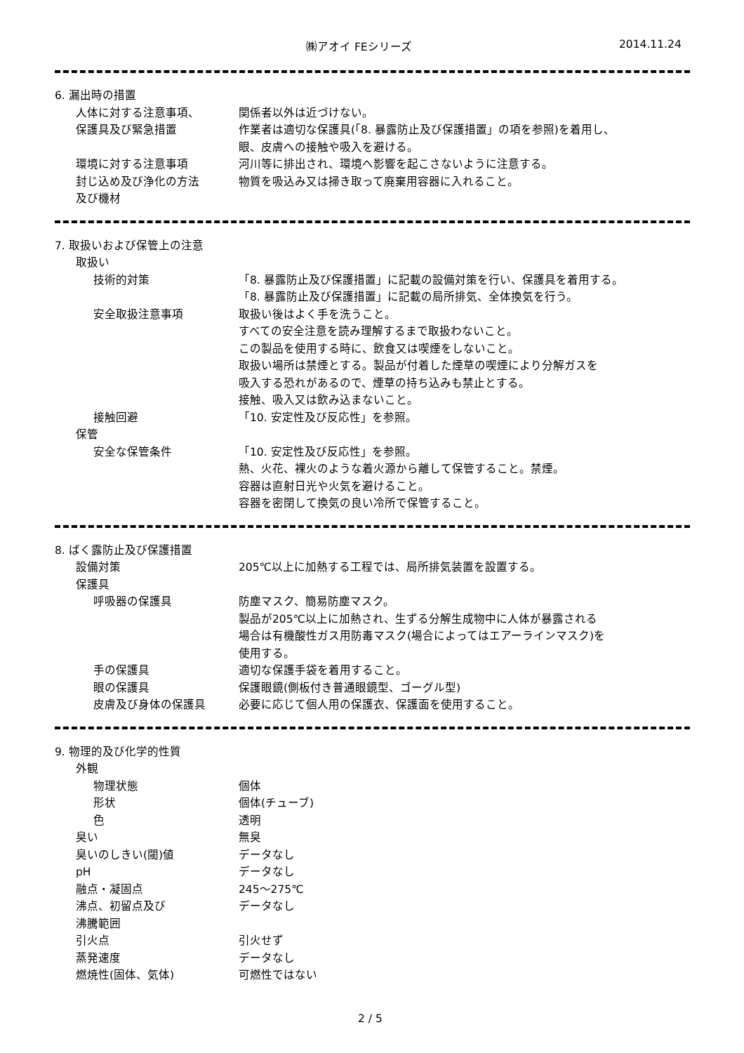㈱アオイ FEシリーズ 2014.11.24
6. 漏出時の措置
人体に対する注意事項、 関係者以外は近づけない。
保護具及び緊急措置 作業者は適切な保護具(「8. 暴露防止及び保護措置」の項を参照)を着用し、
眼、皮膚への接触や吸入を避ける。
環境に対する注意事項 河川等に排出され、環境へ影響を起こさないように注意する。
封じ込め及び浄化の方法
及び機材
物質を吸込み又は掃き取って廃棄用容器に入れること。
7. 取扱いおよび保管上の注意
取扱い
技術的対策 「8. 暴露防止及び保護措置」に記載の設備対策を行い、保護具を着用する。
「8. 暴露防止及び保護措置」に記載の局所排気、全体換気を行う。
安全取扱注意事項 取扱い後はよく手を洗うこと。
すべての安全注意を読み理解するまで取扱わないこと。
この製品を使用する時に、飲食又は喫煙をしないこと。
取扱い場所は禁煙とする。製品が付着した煙草の喫煙により分解ガスを
吸入する恐れがあるので、煙草の持ち込みも禁止とする。
接触、吸入又は飲み込まないこと。
接触回避 「10. 安定性及び反応性」を参照。
保管
安全な保管条件 「10. 安定性及び反応性」を参照。
熱、火花、裸火のような着火源から離して保管すること。禁煙。
容器は直射日光や火気を避けること。
容器を密閉して換気の良い冷所で保管すること。
8. ばく露防止及び保護措置
設備対策 205℃以上に加熱する工程では、局所排気装置を設置する。
保護具
呼吸器の保護具 防塵マスク、簡易防塵マスク。
製品が205℃以上に加熱され、生ずる分解生成物中に人体が暴露される
場合は有機酸性ガス用防毒マスク(場合によってはエアーラインマスク)を
使用する。
手の保護具 適切な保護手袋を着用すること。
眼の保護具 保護眼鏡(側板付き普通眼鏡型、ゴーグル型)
皮膚及び身体の保護具 必要に応じて個人用の保護衣、保護面を使用すること。
9. 物理的及び化学的性質
外観
物理状態 個体
形状 個体(チューブ)
色 透明
臭い 無臭
臭いのしきい(閾)値 データなし
pH データなし
融点・凝固点 245～275℃
沸点、初留点及び
沸騰範囲
データなし
引火点 引火せず
蒸発速度 データなし
燃焼性(固体、気体) 可燃性ではない
2 / 5